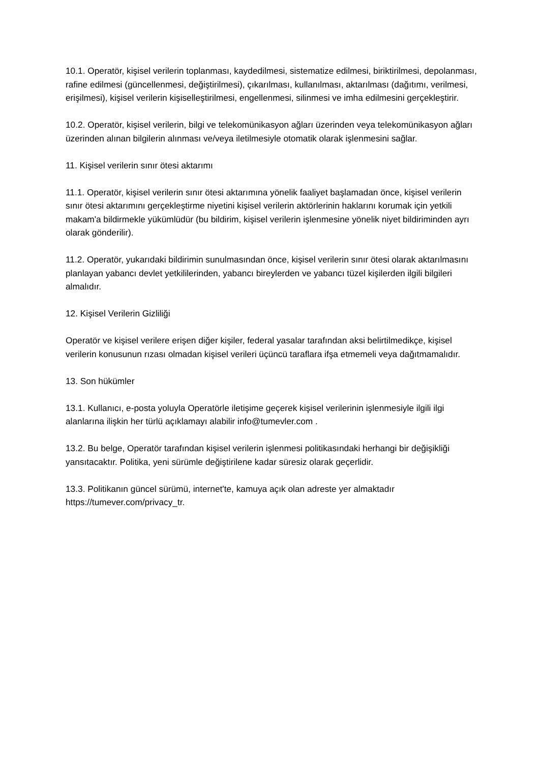10.1. Operatör, kişisel verilerin toplanması, kaydedilmesi, sistematize edilmesi, biriktirilmesi, depolanması, rafine edilmesi (güncellenmesi, değiştirilmesi), çıkarılması, kullanılması, aktarılması (dağıtımı, verilmesi, erişilmesi), kişisel verilerin kişiselleştirilmesi, engellenmesi, silinmesi ve imha edilmesini gerçekleştirir.
10.2. Operatör, kişisel verilerin, bilgi ve telekomünikasyon ağları üzerinden veya telekomünikasyon ağları üzerinden alınan bilgilerin alınması ve/veya iletilmesiyle otomatik olarak işlenmesini sağlar.
11. Kişisel verilerin sınır ötesi aktarımı
11.1. Operatör, kişisel verilerin sınır ötesi aktarımına yönelik faaliyet başlamadan önce, kişisel verilerin sınır ötesi aktarımını gerçekleştirme niyetini kişisel verilerin aktörlerinin haklarını korumak için yetkili makam'a bildirmekle yükümlüdür (bu bildirim, kişisel verilerin işlenmesine yönelik niyet bildiriminden ayrı olarak gönderilir).
11.2. Operatör, yukarıdaki bildirimin sunulmasından önce, kişisel verilerin sınır ötesi olarak aktarılmasını planlayan yabancı devlet yetkililerinden, yabancı bireylerden ve yabancı tüzel kişilerden ilgili bilgileri almalıdır.
12. Kişisel Verilerin Gizliliği
Operatör ve kişisel verilere erişen diğer kişiler, federal yasalar tarafından aksi belirtilmedikçe, kişisel verilerin konusunun rızası olmadan kişisel verileri üçüncü taraflara ifşa etmemeli veya dağıtmamalıdır.
13. Son hükümler
13.1. Kullanıcı, e-posta yoluyla Operatörle iletişime geçerek kişisel verilerinin işlenmesiyle ilgili ilgi alanlarına ilişkin her türlü açıklamayı alabilir info@tumevler.com .
13.2. Bu belge, Operatör tarafından kişisel verilerin işlenmesi politikasındaki herhangi bir değişikliği yansıtacaktır. Politika, yeni sürümle değiştirilene kadar süresiz olarak geçerlidir.
13.3. Politikanın güncel sürümü, internet'te, kamuya açık olan adreste yer almaktadır https://tumever.com/privacy_tr.